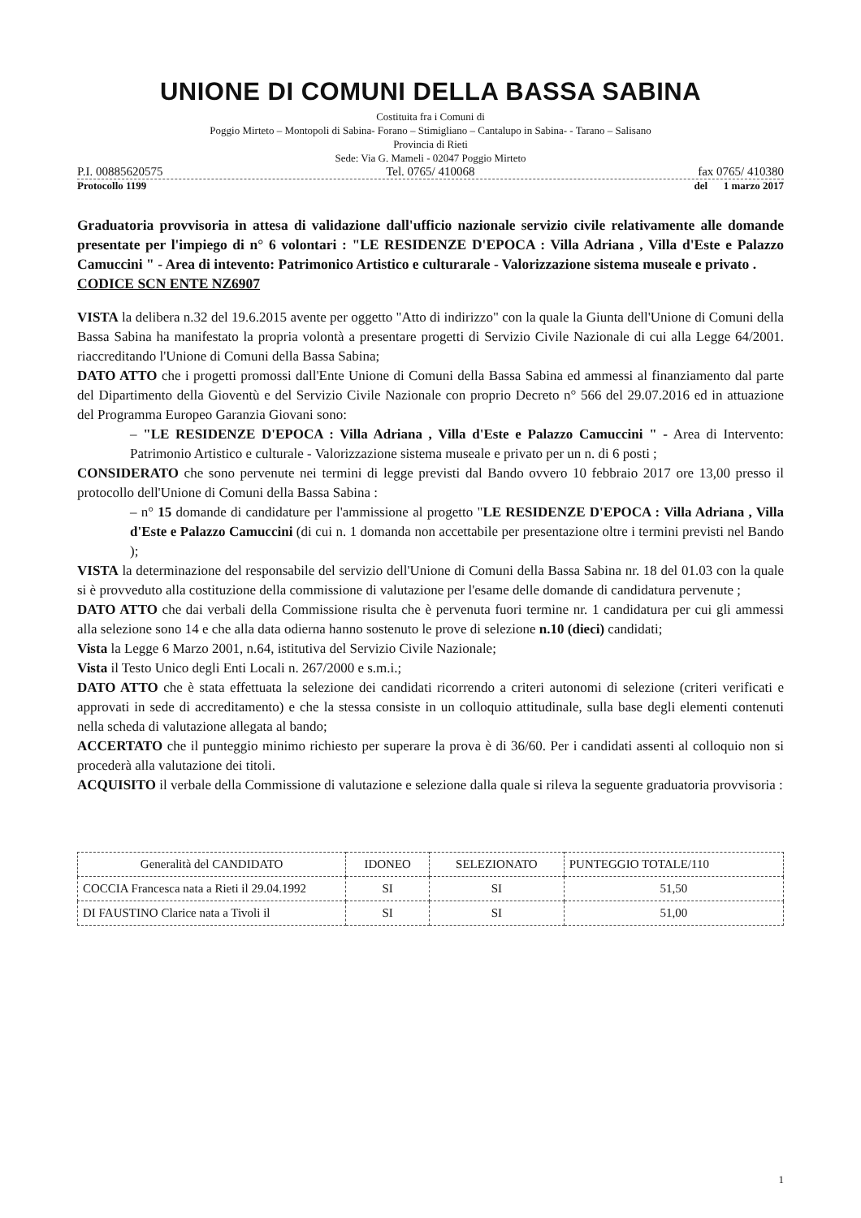UNIONE DI COMUNI DELLA BASSA SABINA
Costituita fra i Comuni di
Poggio Mirteto – Montopoli di Sabina- Forano – Stimigliano – Cantalupo in Sabina- - Tarano – Salisano
Provincia di Rieti
Sede: Via G. Mameli - 02047 Poggio Mirteto
P.I. 00885620575 Tel. 0765/ 410068 fax 0765/ 410380
Protocollo 1199 del 1 marzo 2017
Graduatoria provvisoria in attesa di validazione dall'ufficio nazionale servizio civile relativamente alle domande presentate per l'impiego di n° 6 volontari : "LE RESIDENZE D'EPOCA : Villa Adriana , Villa d'Este e Palazzo Camuccini " - Area di intevento: Patrimonico Artistico e culturarale - Valorizzazione sistema museale e privato .
CODICE SCN ENTE NZ6907
VISTA la delibera n.32 del 19.6.2015 avente per oggetto "Atto di indirizzo" con la quale la Giunta dell'Unione di Comuni della Bassa Sabina ha manifestato la propria volontà a presentare progetti di Servizio Civile Nazionale di cui alla Legge 64/2001. riaccreditando l'Unione di Comuni della Bassa Sabina;
DATO ATTO che i progetti promossi dall'Ente Unione di Comuni della Bassa Sabina ed ammessi al finanziamento dal parte del Dipartimento della Gioventù e del Servizio Civile Nazionale con proprio Decreto n° 566 del 29.07.2016 ed in attuazione del Programma Europeo Garanzia Giovani sono:
– "LE RESIDENZE D'EPOCA : Villa Adriana , Villa d'Este e Palazzo Camuccini " - Area di Intervento: Patrimonio Artistico e culturale - Valorizzazione sistema museale e privato per un n. di 6 posti ;
CONSIDERATO che sono pervenute nei termini di legge previsti dal Bando ovvero 10 febbraio 2017 ore 13,00 presso il protocollo dell'Unione di Comuni della Bassa Sabina :
– n° 15 domande di candidature per l'ammissione al progetto "LE RESIDENZE D'EPOCA : Villa Adriana , Villa d'Este e Palazzo Camuccini (di cui n. 1 domanda non accettabile per presentazione oltre i termini previsti nel Bando );
VISTA la determinazione del responsabile del servizio dell'Unione di Comuni della Bassa Sabina nr. 18 del 01.03 con la quale si è provveduto alla costituzione della commissione di valutazione per l'esame delle domande di candidatura pervenute ;
DATO ATTO che dai verbali della Commissione risulta che è pervenuta fuori termine nr. 1 candidatura per cui gli ammessi alla selezione sono 14 e che alla data odierna hanno sostenuto le prove di selezione n.10 (dieci) candidati;
Vista la Legge 6 Marzo 2001, n.64, istitutiva del Servizio Civile Nazionale;
Vista il Testo Unico degli Enti Locali n. 267/2000 e s.m.i.;
DATO ATTO che è stata effettuata la selezione dei candidati ricorrendo a criteri autonomi di selezione (criteri verificati e approvati in sede di accreditamento) e che la stessa consiste in un colloquio attitudinale, sulla base degli elementi contenuti nella scheda di valutazione allegata al bando;
ACCERTATO che il punteggio minimo richiesto per superare la prova è di 36/60. Per i candidati assenti al colloquio non si procederà alla valutazione dei titoli.
ACQUISITO il verbale della Commissione di valutazione e selezione dalla quale si rileva la seguente graduatoria provvisoria :
| Generalità del CANDIDATO | IDONEO | SELEZIONATO | PUNTEGGIO TOTALE/110 |
| --- | --- | --- | --- |
| COCCIA Francesca nata a Rieti il 29.04.1992 | SI | SI | 51,50 |
| DI FAUSTINO Clarice nata a Tivoli il | SI | SI | 51,00 |
1